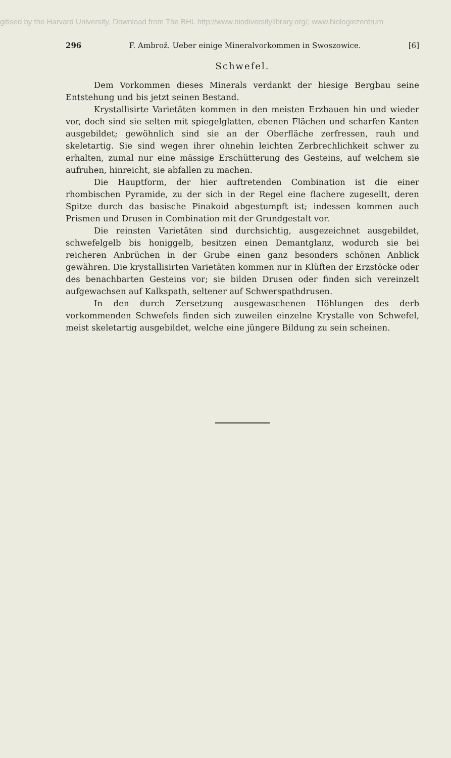gitised by the Harvard University, Download from The BHL http://www.biodiversitylibrary.org/; www.biologiezentrum
296 F. Ambrož. Ueber einige Mineralvorkommen in Swoszowice. [6]
Schwefel.
Dem Vorkommen dieses Minerals verdankt der hiesige Bergbau seine Entstehung und bis jetzt seinen Bestand.
Krystallisirte Varietäten kommen in den meisten Erzbauen hin und wieder vor, doch sind sie selten mit spiegelglatten, ebenen Flächen und scharfen Kanten ausgebildet; gewöhnlich sind sie an der Oberfläche zerfressen, rauh und skeletartig. Sie sind wegen ihrer ohnehin leichten Zerbrechlichkeit schwer zu erhalten, zumal nur eine mässige Erschütterung des Gesteins, auf welchem sie aufruhen, hinreicht, sie abfallen zu machen.
Die Hauptform, der hier auftretenden Combination ist die einer rhombischen Pyramide, zu der sich in der Regel eine flachere zugesellt, deren Spitze durch das basische Pinakoid abgestumpft ist; indessen kommen auch Prismen und Drusen in Combination mit der Grundgestalt vor.
Die reinsten Varietäten sind durchsichtig, ausgezeichnet ausgebildet, schwefelgelb bis honiggelb, besitzen einen Demantglanz, wodurch sie bei reicheren Anbrüchen in der Grube einen ganz besonders schönen Anblick gewähren. Die krystallisirten Varietäten kommen nur in Klüften der Erzstöcke oder des benachbarten Gesteins vor; sie bilden Drusen oder finden sich vereinzelt aufgewachsen auf Kalkspath, seltener auf Schwerspathdrusen.
In den durch Zersetzung ausgewaschenen Höhlungen des derb vorkommenden Schwefels finden sich zuweilen einzelne Krystalle von Schwefel, meist skeletartig ausgebildet, welche eine jüngere Bildung zu sein scheinen.